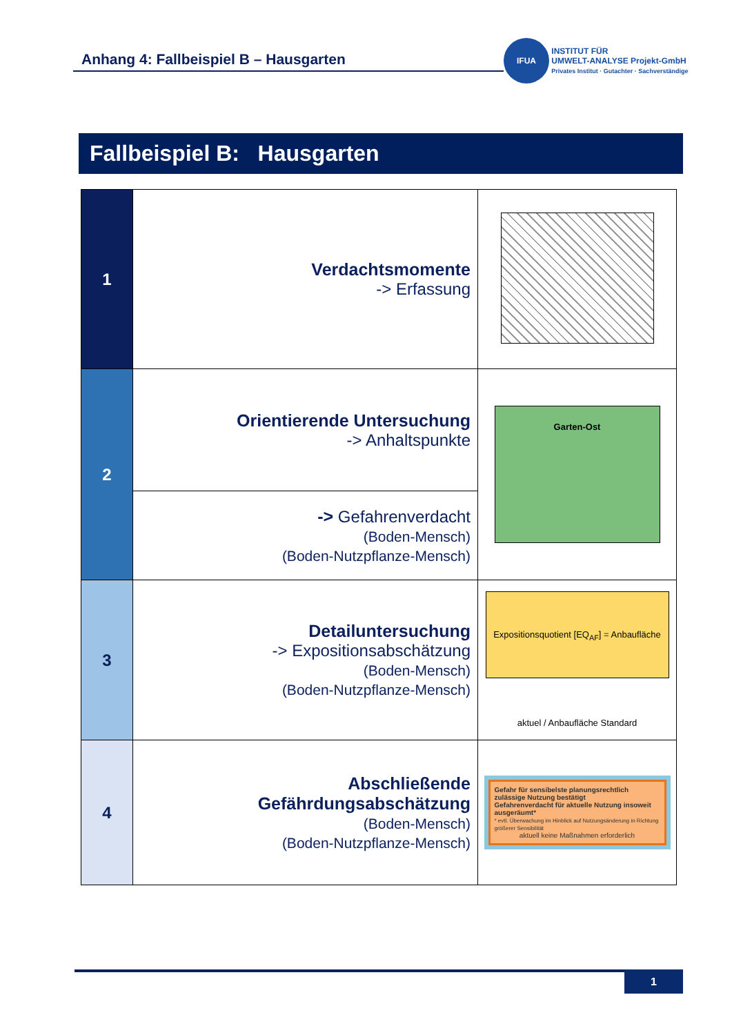Anhang 4: Fallbeispiel B – Hausgarten
IFUA INSTITUT FÜR
UMWELT-ANALYSE Projekt-GmbH
Privates Institut · Gutachter · Sachverständige
Fallbeispiel B: Hausgarten
| 1 | Verdachtsmomente -> Erfassung | |
| 2 | Orientierende Untersuchung -> Anhaltspunkte | Garten-Ost |
| | -> Gefahrenverdacht (Boden-Mensch) (Boden-Nutzpflanze-Mensch) | |
| 3 | Detailuntersuchung -> Expositionsabschätzung (Boden-Mensch) (Boden-Nutzpflanze-Mensch) | Expositionsquotient [EQ<sub>AF</sub>] = Anbaufläche aktuel / Anbaufläche Standard |
| 4 | Abschließende Gefährdungsabschätzung (Boden-Mensch) (Boden-Nutzpflanze-Mensch) | Gefahr für sensibelste planungsrechtlich zulässige Nutzung bestätigt Gefahrenverdacht für aktuelle Nutzung insoweit ausgeräumt* * evtl. Überwachung im Hinblick auf Nutzungsänderung in Richtung größerer Sensibilität aktuell keine Maßnahmen erforderlich |
1